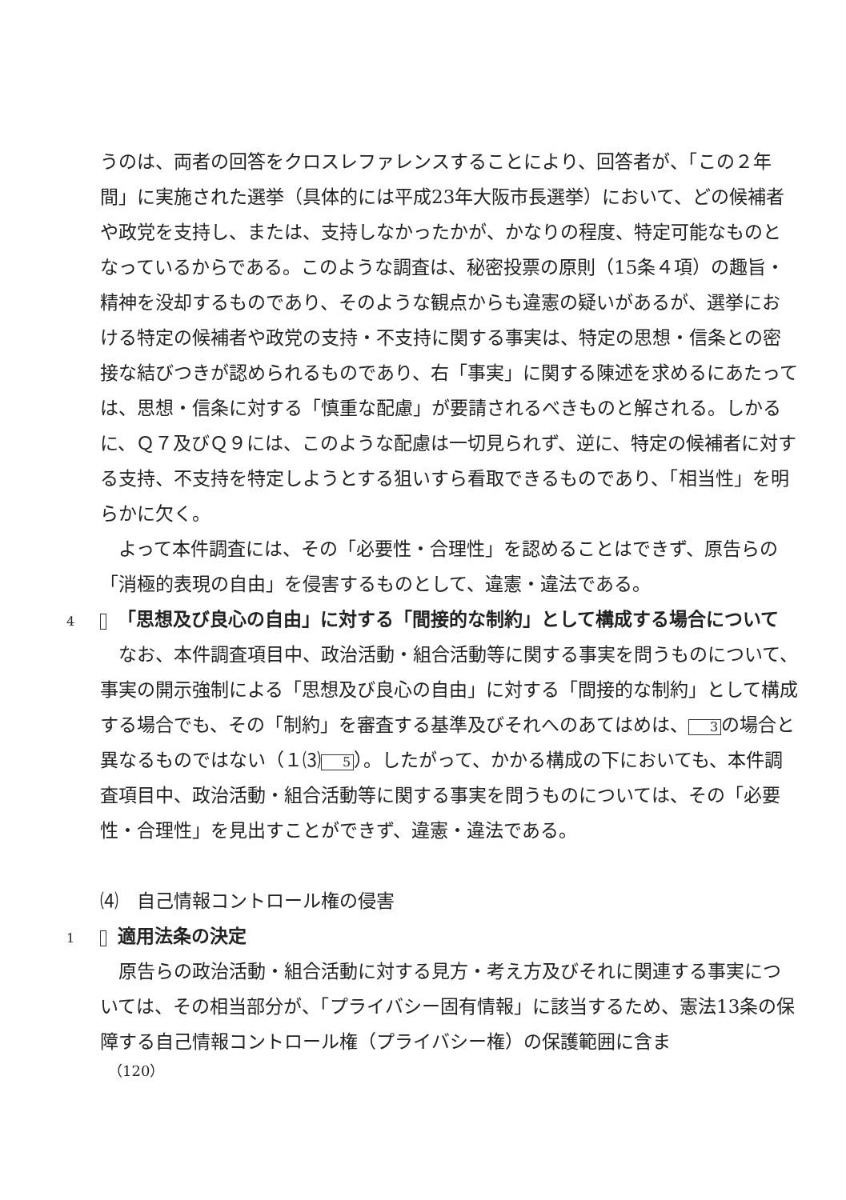うのは、両者の回答をクロスレファレンスすることにより、回答者が、「この２年間」に実施された選挙（具体的には平成23年大阪市長選挙）において、どの候補者や政党を支持し、または、支持しなかったかが、かなりの程度、特定可能なものとなっているからである。このような調査は、秘密投票の原則（15条４項）の趣旨・精神を没却するものであり、そのような観点からも違憲の疑いがあるが、選挙における特定の候補者や政党の支持・不支持に関する事実は、特定の思想・信条との密接な結びつきが認められるものであり、右「事実」に関する陳述を求めるにあたっては、思想・信条に対する「慎重な配慮」が要請されるべきものと解される。しかるに、Ｑ７及びＱ９には、このような配慮は一切見られず、逆に、特定の候補者に対する支持、不支持を特定しようとする狙いすら看取できるものであり、「相当性」を明らかに欠く。
よって本件調査には、その「必要性・合理性」を認めることはできず、原告らの「消極的表現の自由」を侵害するものとして、違憲・違法である。
4 「思想及び良心の自由」に対する「間接的な制約」として構成する場合について
なお、本件調査項目中、政治活動・組合活動等に関する事実を問うものについて、事実の開示強制による「思想及び良心の自由」に対する「間接的な制約」として構成する場合でも、その「制約」を審査する基準及びそれへのあてはめは、 3 の場合と異なるものではない（１⑶ 5 ）。したがって、かかる構成の下においても、本件調査項目中、政治活動・組合活動等に関する事実を問うものについては、その「必要性・合理性」を見出すことができず、違憲・違法である。
⑷　自己情報コントロール権の侵害
1 適用法条の決定
原告らの政治活動・組合活動に対する見方・考え方及びそれに関連する事実については、その相当部分が、「プライバシー固有情報」に該当するため、憲法13条の保障する自己情報コントロール権（プライバシー権）の保護範囲に含ま
（120）